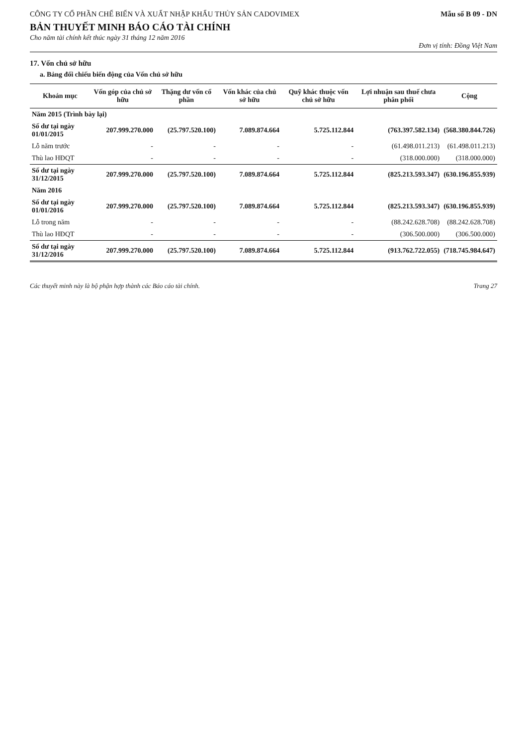CÔNG TY CỔ PHẦN CHẾ BIẾN VÀ XUẤT NHẬP KHẨU THỦY SẢN CADOVIMEX
Mẫu số B 09 - DN
BẢN THUYẾT MINH BÁO CÁO TÀI CHÍNH
Cho năm tài chính kết thúc ngày 31 tháng 12 năm 2016
Đơn vị tính: Đồng Việt Nam
17. Vốn chủ sở hữu
a. Bảng đối chiếu biến động của Vốn chủ sở hữu
| Khoản mục | Vốn góp của chủ sở hữu | Thặng dư vốn cổ phần | Vốn khác của chủ sở hữu | Quỹ khác thuộc vốn chủ sở hữu | Lợi nhuận sau thuế chưa phân phối | Cộng |
| --- | --- | --- | --- | --- | --- | --- |
| Năm 2015 (Trình bày lại) | | | | | | |
| Số dư tại ngày 01/01/2015 | 207.999.270.000 | (25.797.520.100) | 7.089.874.664 | 5.725.112.844 | (763.397.582.134) | (568.380.844.726) |
| Lỗ năm trước | - | - | - | - | (61.498.011.213) | (61.498.011.213) |
| Thù lao HĐQT | - | - | - | - | (318.000.000) | (318.000.000) |
| Số dư tại ngày 31/12/2015 | 207.999.270.000 | (25.797.520.100) | 7.089.874.664 | 5.725.112.844 | (825.213.593.347) | (630.196.855.939) |
| Năm 2016 | | | | | | |
| Số dư tại ngày 01/01/2016 | 207.999.270.000 | (25.797.520.100) | 7.089.874.664 | 5.725.112.844 | (825.213.593.347) | (630.196.855.939) |
| Lỗ trong năm | - | - | - | - | (88.242.628.708) | (88.242.628.708) |
| Thù lao HĐQT | - | - | - | - | (306.500.000) | (306.500.000) |
| Số dư tại ngày 31/12/2016 | 207.999.270.000 | (25.797.520.100) | 7.089.874.664 | 5.725.112.844 | (913.762.722.055) | (718.745.984.647) |
Các thuyết minh này là bộ phận hợp thành các Báo cáo tài chính.
Trang 27